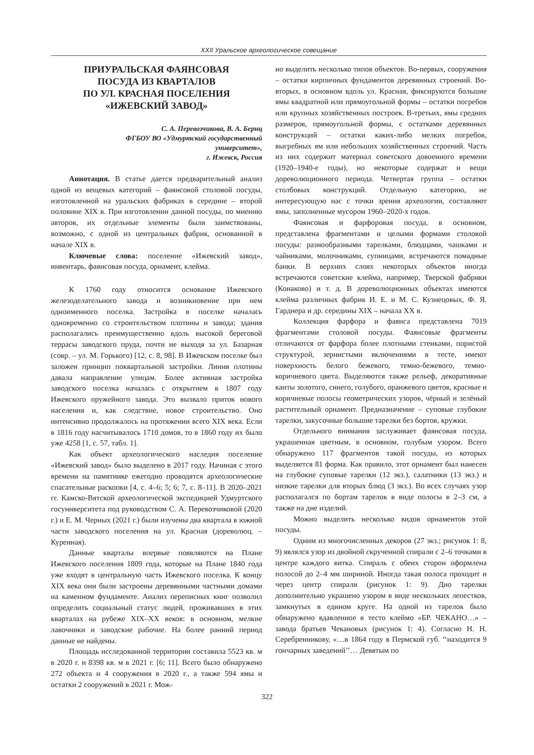XXII Уральское археологическое совещание
ПРИУРАЛЬСКАЯ ФАЯНСОВАЯ
ПОСУДА ИЗ КВАРТАЛОВ
ПО УЛ. КРАСНАЯ ПОСЕЛЕНИЯ
«ИЖЕВСКИЙ ЗАВОД»
С. А. Перевозчикова, В. А. Бернц
ФГБОУ ВО «Удмуртский государственный
университет»,
г. Ижевск, Россия
Аннотация. В статье дается предварительный анализ одной из вещевых категорий – фаянсовой столовой посуды, изготовленной на уральских фабриках в середине – второй половине XIX в. При изготовлении данной посуды, по мнению авторов, их отдельные элементы были заимствованы, возможно, с одной из центральных фабрик, основанной в начале XIX в.
Ключевые слова: поселение «Ижевский завод», инвентарь, фаянсовая посуда, орнамент, клейма.
К 1760 году относится основание Ижевского железоделательного завода и возникновение при нем одноименного поселка. Застройка в поселке началась одновременно со строительством плотины и завода; здания располагались преимущественно вдоль высокой береговой террасы заводского пруда, почти не выходя за ул. Базарная (совр. – ул. М. Горького) [12, с. 8, 98]. В Ижевском поселке был заложен принцип поквартальной застройки. Линия плотины давала направление улицам. Более активная застройка заводского поселка началась с открытием в 1807 году Ижевского оружейного завода. Это вызвало приток нового населения и, как следствие, новое строительство. Оно интенсивно продолжалось на протяжении всего XIX века. Если в 1816 году насчитывалось 1710 домов, то в 1860 году их было уже 4258 [1, с. 57, табл. 1].
Как объект археологического наследия поселение «Ижевский завод» было выделено в 2017 году. Начиная с этого времени на памятнике ежегодно проводятся археологические спасательные раскопки [4, с. 4–6; 5; 6; 7, с. 8–11]. В 2020–2021 гг. Камско-Вятской археологической экспедицией Удмуртского госуниверситета под руководством С. А. Перевозчиковой (2020 г.) и Е. М. Черных (2021 г.) были изучены два квартала в южной части заводского поселения на ул. Красная (дореволюц. – Куренная).
Данные кварталы впервые появляются на Плане Ижевского поселения 1809 года, которые на Плане 1840 года уже входят в центральную часть Ижевского поселка. К концу XIX века они были застроены деревянными частными домами на каменном фундаменте. Анализ переписных книг позволил определить социальный статус людей, проживавших в этих кварталах на рубеже XIX–XX веков: в основном, мелкие лавочники и заводские рабочие. На более ранний период данные не найдены.
Площадь исследованной территории составила 5523 кв. м в 2020 г. и 8398 кв. м в 2021 г. [6; 11]. Всего было обнаружено 272 объекта и 4 сооружения в 2020 г., а также 594 ямы и остатки 2 сооружений в 2021 г. Мож-
но выделить несколько типов объектов. Во-первых, сооружения – остатки кирпичных фундаментов деревянных строений. Во-вторых, в основном вдоль ул. Красная, фиксируются большие ямы квадратной или прямоугольной формы – остатки погребов или крупных хозяйственных построек. В-третьих, ямы средних размеров, прямоугольной формы, с остатками деревянных конструкций – остатки каких-либо мелких погребов, выгребных ям или небольших хозяйственных строений. Часть из них содержит материал советского довоенного времени (1920–1940-е годы), но некоторые содержат и вещи дореволюционного периода. Четвертая группа – остатки столбовых конструкций. Отдельную категорию, не интересующую нас с точки зрения археологии, составляют ямы, заполненные мусором 1960–2020-х годов.
Фаянсовая и фарфоровая посуда, в основном, представлена фрагментами и целыми формами столовой посуды: разнообразными тарелками, блюдцами, чашками и чайниками, молочниками, супницами, встречаются помадные банки. В верхних слоях некоторых объектов иногда встречаются советские клейма, например, Тверской фабрики (Конаково) и т. д. В дореволюционных объектах имеются клейма различных фабрик И. Е. и М. С. Кузнецовых, Ф. Я. Гарднера и др. середины XIX – начала XX в.
Коллекция фарфора и фаянса представлена 7019 фрагментами столовой посуды. Фаянсовые фрагменты отличаются от фарфора более плотными стенками, пористой структурой, зернистыми включениями в тесте, имеют поверхность белого бежевого, темно-бежевого, темно-коричневого цвета. Выделяются также рельеф, декоративные канты золотого, синего, голубого, оранжевого цветов, красные и коричневые полосы геометрических узоров, чёрный и зелёный растительный орнамент. Предназначение – суповые глубокие тарелки, закусочные большие тарелки без бортов, кружки.
Отдельного внимания заслуживает фаянсовая посуда, украшенная цветным, в основном, голубым узором. Всего обнаружено 117 фрагментов такой посуды, из которых выделяется 81 форма. Как правило, этот орнамент был нанесен на глубокие суповые тарелки (12 экз.), салатники (13 экз.) и низкие тарелки для вторых блюд (3 экз.). Во всех случаях узор располагался по бортам тарелок в виде полосы в 2–3 см, а также на дне изделий.
Можно выделить несколько видов орнаментов этой посуды.
Одним из многочисленных декоров (27 экз.; рисунок 1: 8, 9) являлся узор из двойной скрученной спирали с 2–6 точками в центре каждого витка. Спираль с обеих сторон оформлена полосой до 2–4 мм шириной. Иногда такая полоса проходит и через центр спирали (рисунок 1: 9). Дно тарелки дополнительно украшено узором в виде нескольких лепестков, замкнутых в едином круге. На одной из тарелок было обнаружено вдавленное в тесто клеймо «БР. ЧЕКАНО…» – завода братьев Чекановых (рисунок 1: 4). Согласно Н. Н. Серебренникову, «…в 1864 году в Пермской губ. ‘‘находится 9 гончарных заведений’’… Девятым по
322